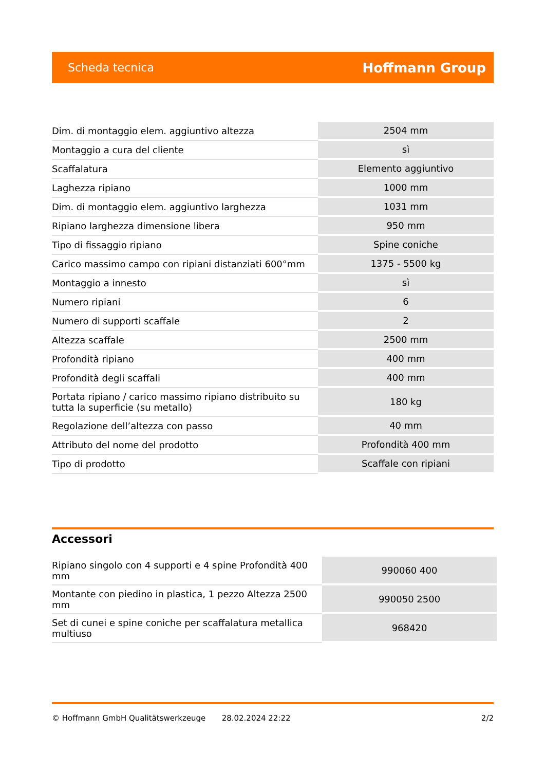Scheda tecnica Hoffmann Group
| Dim. di montaggio elem. aggiuntivo altezza | 2504 mm |
| Montaggio a cura del cliente | sì |
| Scaffalatura | Elemento aggiuntivo |
| Laghezza ripiano | 1000 mm |
| Dim. di montaggio elem. aggiuntivo larghezza | 1031 mm |
| Ripiano larghezza dimensione libera | 950 mm |
| Tipo di fissaggio ripiano | Spine coniche |
| Carico massimo campo con ripiani distanziati 600°mm | 1375 - 5500 kg |
| Montaggio a innesto | sì |
| Numero ripiani | 6 |
| Numero di supporti scaffale | 2 |
| Altezza scaffale | 2500 mm |
| Profondità ripiano | 400 mm |
| Profondità degli scaffali | 400 mm |
| Portata ripiano / carico massimo ripiano distribuito su tutta la superficie (su metallo) | 180 kg |
| Regolazione dell’altezza con passo | 40 mm |
| Attributo del nome del prodotto | Profondità 400 mm |
| Tipo di prodotto | Scaffale con ripiani |
Accessori
| Ripiano singolo con 4 supporti e 4 spine Profondità 400 mm | 990060 400 |
| Montante con piedino in plastica, 1 pezzo Altezza 2500 mm | 990050 2500 |
| Set di cunei e spine coniche per scaffalatura metallica multiuso | 968420 |
© Hoffmann GmbH Qualitätswerkzeuge 28.02.2024 22:22 2/2